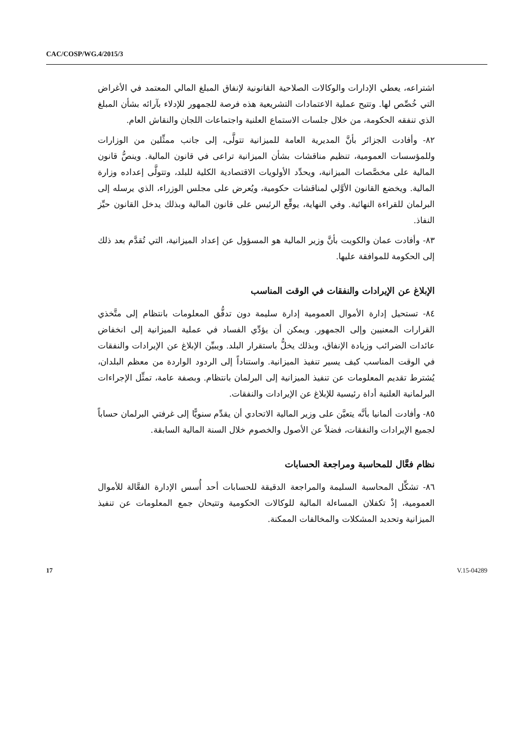CAC/COSP/WG.4/2015/3
اشتراعه، يعطي الإدارات والوكالات الصلاحية القانونية لإنفاق المبلغ المالي المعتمد في الأغراض التي خُصِّص لها. وتتيح عملية الاعتمادات التشريعية هذه فرصة للجمهور للإدلاء بآرائه بشأن المبلغ الذي تنفقه الحكومة، من خلال جلسات الاستماع العلنية واجتماعات اللجان والنقاش العام.
٨٢- وأفادت الجزائر بأنَّ المديرية العامة للميزانية تتولَّى، إلى جانب ممثِّلين من الوزارات وللمؤسسات العمومية، تنظيم مناقشات بشأن الميزانية تراعى في قانون المالية. وينصُّ قانون المالية على مخصَّصات الميزانية، ويحدِّد الأولويات الاقتصادية الكلية للبلد، وتتولَّى إعداده وزارة المالية. ويخضع القانون الأوَّلي لمناقشات حكومية، ويُعرض على مجلس الوزراء، الذي يرسله إلى البرلمان للقراءة النهائية. وفي النهاية، يوقِّع الرئيس على قانون المالية وبذلك يدخل القانون حيِّز النفاذ.
٨٣- وأفادت عمان والكويت بأنَّ وزير المالية هو المسؤول عن إعداد الميزانية، التي تُقدَّم بعد ذلك إلى الحكومة للموافقة عليها.
الإبلاغ عن الإيرادات والنفقات في الوقت المناسب
٨٤- تستحيل إدارة الأموال العمومية إدارة سليمة دون تدفُّق المعلومات بانتظام إلى متَّخذي القرارات المعنيين وإلى الجمهور. ويمكن أن يؤدِّي الفساد في عملية الميزانية إلى انخفاض عائدات الضرائب وزيادة الإنفاق، وبذلك يخلُّ باستقرار البلد. ويبيِّن الإبلاغ عن الإيرادات والنفقات في الوقت المناسب كيف يسير تنفيذ الميزانية. واستناداً إلى الردود الواردة من معظم البلدان، يُشترط تقديم المعلومات عن تنفيذ الميزانية إلى البرلمان بانتظام. وبصفة عامة، تمثِّل الإجراءات البرلمانية العلنية أداة رئيسية للإبلاغ عن الإيرادات والنفقات.
٨٥- وأفادت ألمانيا بأنَّه يتعيَّن على وزير المالية الاتحادي أن يقدِّم سنويًّا إلى غرفتي البرلمان حساباً لجميع الإيرادات والنفقات، فضلاً عن الأصول والخصوم خلال السنة المالية السابقة.
نظام فعَّال للمحاسبة ومراجعة الحسابات
٨٦- تشكِّل المحاسبة السليمة والمراجعة الدقيقة للحسابات أحد أُسس الإدارة الفعَّالة للأموال العمومية، إذْ تكفلان المساءلة المالية للوكالات الحكومية وتتيحان جمع المعلومات عن تنفيذ الميزانية وتحديد المشكلات والمخالفات الممكنة.
17 V.15-04289